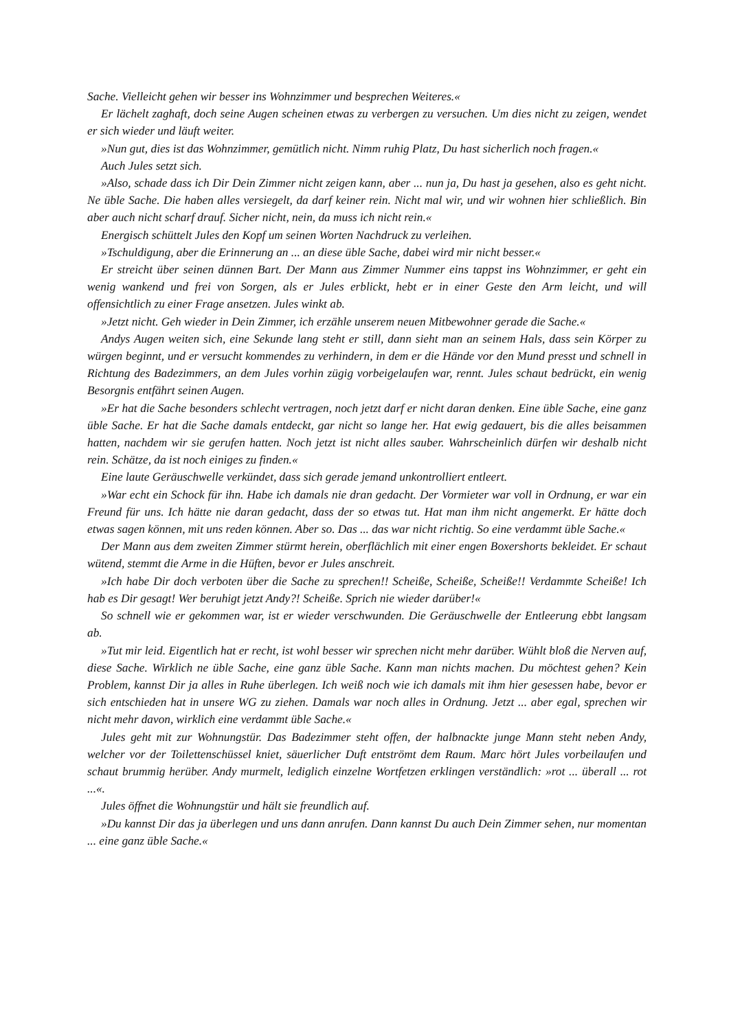Sache. Vielleicht gehen wir besser ins Wohnzimmer und besprechen Weiteres.«
Er lächelt zaghaft, doch seine Augen scheinen etwas zu verbergen zu versuchen. Um dies nicht zu zeigen, wendet er sich wieder und läuft weiter.
»Nun gut, dies ist das Wohnzimmer, gemütlich nicht. Nimm ruhig Platz, Du hast sicherlich noch fragen.«
Auch Jules setzt sich.
»Also, schade dass ich Dir Dein Zimmer nicht zeigen kann, aber ... nun ja, Du hast ja gesehen, also es geht nicht. Ne üble Sache. Die haben alles versiegelt, da darf keiner rein. Nicht mal wir, und wir wohnen hier schließlich. Bin aber auch nicht scharf drauf. Sicher nicht, nein, da muss ich nicht rein.«
Energisch schüttelt Jules den Kopf um seinen Worten Nachdruck zu verleihen.
»Tschuldigung, aber die Erinnerung an ... an diese üble Sache, dabei wird mir nicht besser.«
Er streicht über seinen dünnen Bart. Der Mann aus Zimmer Nummer eins tappst ins Wohnzimmer, er geht ein wenig wankend und frei von Sorgen, als er Jules erblickt, hebt er in einer Geste den Arm leicht, und will offensichtlich zu einer Frage ansetzen. Jules winkt ab.
»Jetzt nicht. Geh wieder in Dein Zimmer, ich erzähle unserem neuen Mitbewohner gerade die Sache.«
Andys Augen weiten sich, eine Sekunde lang steht er still, dann sieht man an seinem Hals, dass sein Körper zu würgen beginnt, und er versucht kommendes zu verhindern, in dem er die Hände vor den Mund presst und schnell in Richtung des Badezimmers, an dem Jules vorhin zügig vorbeigelaufen war, rennt. Jules schaut bedrückt, ein wenig Besorgnis entfährt seinen Augen.
»Er hat die Sache besonders schlecht vertragen, noch jetzt darf er nicht daran denken. Eine üble Sache, eine ganz üble Sache. Er hat die Sache damals entdeckt, gar nicht so lange her. Hat ewig gedauert, bis die alles beisammen hatten, nachdem wir sie gerufen hatten. Noch jetzt ist nicht alles sauber. Wahrscheinlich dürfen wir deshalb nicht rein. Schätze, da ist noch einiges zu finden.«
Eine laute Geräuschwelle verkündet, dass sich gerade jemand unkontrolliert entleert.
»War echt ein Schock für ihn. Habe ich damals nie dran gedacht. Der Vormieter war voll in Ordnung, er war ein Freund für uns. Ich hätte nie daran gedacht, dass der so etwas tut. Hat man ihm nicht angemerkt. Er hätte doch etwas sagen können, mit uns reden können. Aber so. Das ... das war nicht richtig. So eine verdammt üble Sache.«
Der Mann aus dem zweiten Zimmer stürmt herein, oberflächlich mit einer engen Boxershorts bekleidet. Er schaut wütend, stemmt die Arme in die Hüften, bevor er Jules anschreit.
»Ich habe Dir doch verboten über die Sache zu sprechen!! Scheiße, Scheiße, Scheiße!! Verdammte Scheiße! Ich hab es Dir gesagt! Wer beruhigt jetzt Andy?! Scheiße. Sprich nie wieder darüber!«
So schnell wie er gekommen war, ist er wieder verschwunden. Die Geräuschwelle der Entleerung ebbt langsam ab.
»Tut mir leid. Eigentlich hat er recht, ist wohl besser wir sprechen nicht mehr darüber. Wühlt bloß die Nerven auf, diese Sache. Wirklich ne üble Sache, eine ganz üble Sache. Kann man nichts machen. Du möchtest gehen? Kein Problem, kannst Dir ja alles in Ruhe überlegen. Ich weiß noch wie ich damals mit ihm hier gesessen habe, bevor er sich entschieden hat in unsere WG zu ziehen. Damals war noch alles in Ordnung. Jetzt ... aber egal, sprechen wir nicht mehr davon, wirklich eine verdammt üble Sache.«
Jules geht mit zur Wohnungstür. Das Badezimmer steht offen, der halbnackte junge Mann steht neben Andy, welcher vor der Toilettenschüssel kniet, säuerlicher Duft entströmt dem Raum. Marc hört Jules vorbeilaufen und schaut brummig herüber. Andy murmelt, lediglich einzelne Wortfetzen erklingen verständlich: »rot ... überall ... rot ...«.
Jules öffnet die Wohnungstür und hält sie freundlich auf.
»Du kannst Dir das ja überlegen und uns dann anrufen. Dann kannst Du auch Dein Zimmer sehen, nur momentan ... eine ganz üble Sache.«